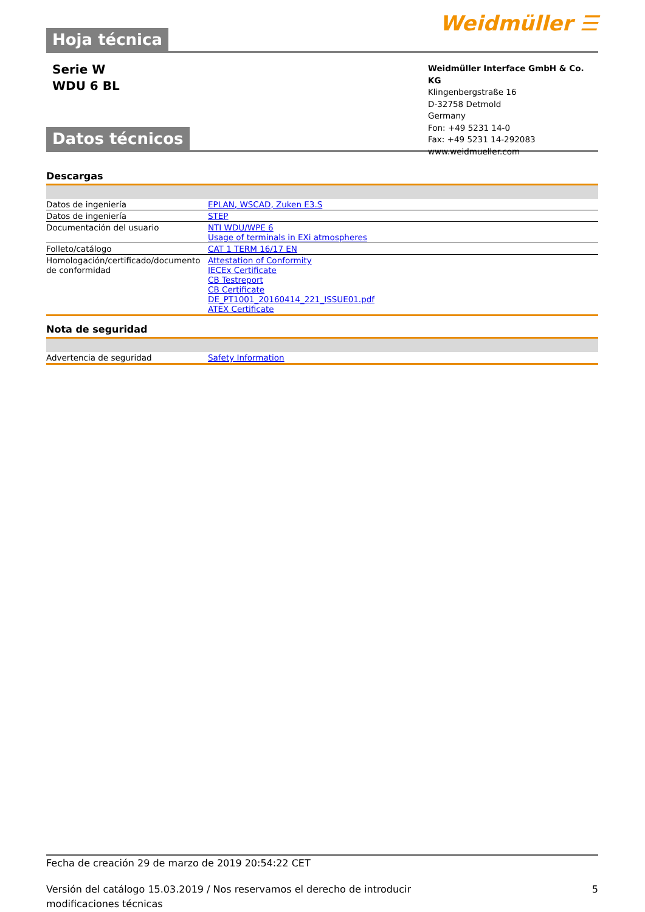Hoja técnica
Weidmüller ☰
Serie W
WDU 6 BL
Datos técnicos
Weidmüller Interface GmbH & Co. KG
Klingenbergstraße 16
D-32758 Detmold
Germany
Fon: +49 5231 14-0
Fax: +49 5231 14-292083
www.weidmueller.com
Descargas
| Datos de ingeniería | EPLAN, WSCAD, Zuken E3.S |
| Datos de ingeniería | STEP |
| Documentación del usuario | NTI WDU/WPE 6 Usage of terminals in EXi atmospheres |
| Folleto/catálogo | CAT 1 TERM 16/17 EN |
| Homologación/certificado/documento de conformidad | Attestation of Conformity IECEx Certificate CB Testreport CB Certificate DE_PT1001_20160414_221_ISSUE01.pdf ATEX Certificate |
Nota de seguridad
| Advertencia de seguridad | Safety Information |
Fecha de creación 29 de marzo de 2019 20:54:22 CET
Versión del catálogo 15.03.2019 / Nos reservamos el derecho de introducir modificaciones técnicas 5